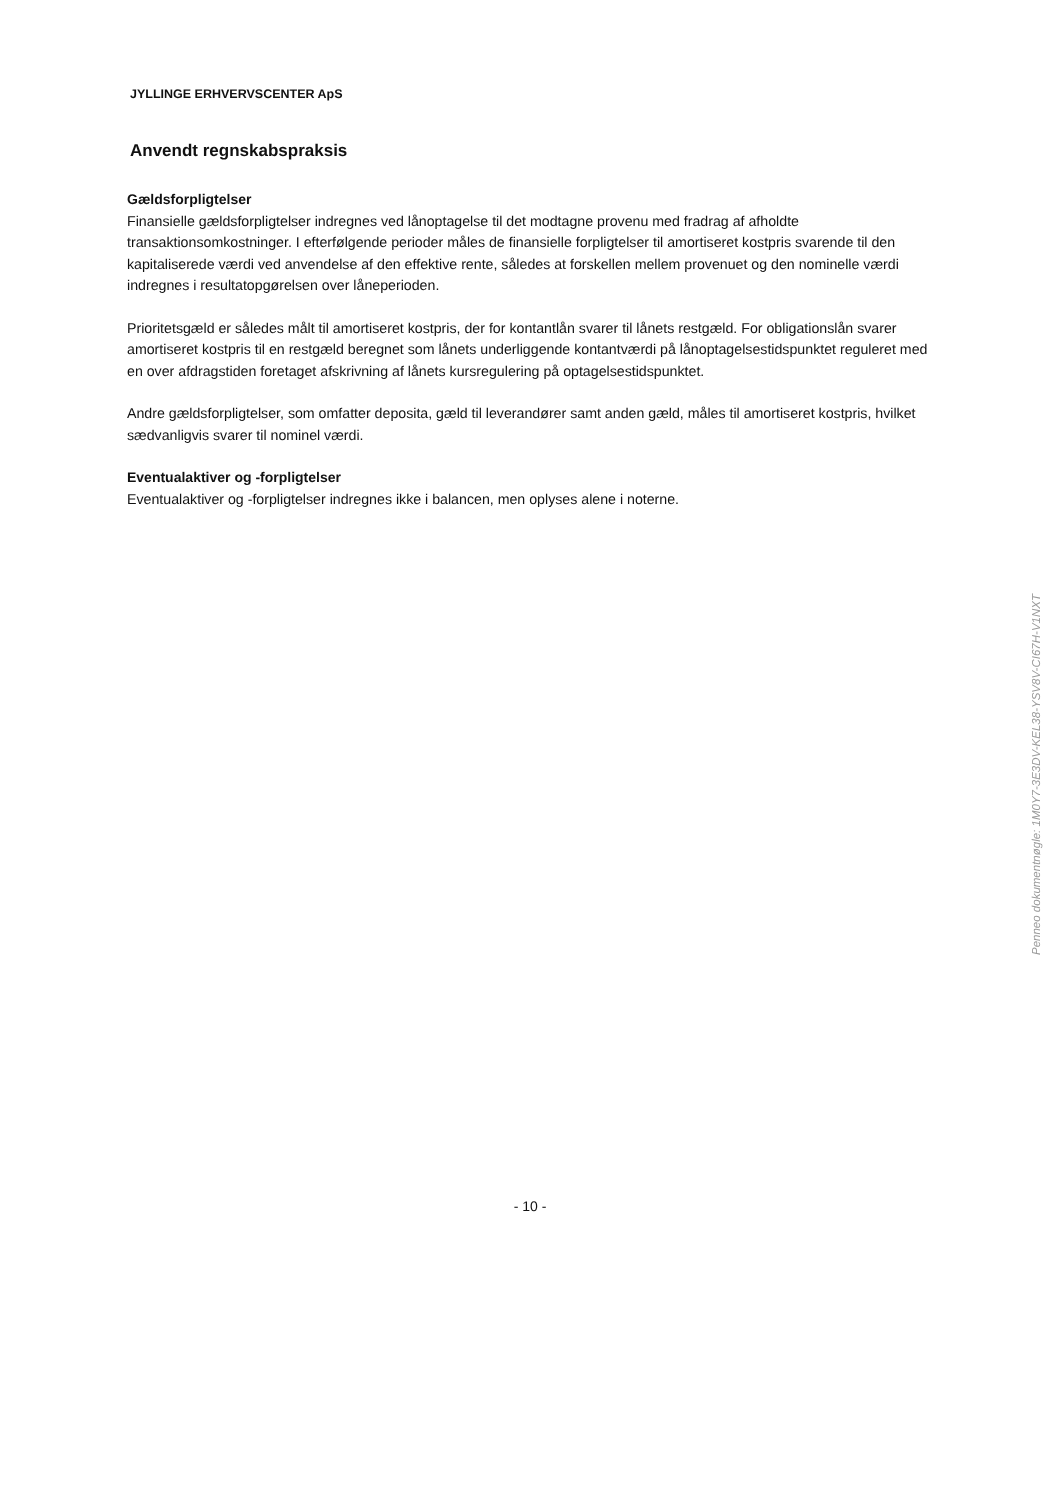JYLLINGE ERHVERVSCENTER ApS
Anvendt regnskabspraksis
Gældsforpligtelser
Finansielle gældsforpligtelser indregnes ved lånoptagelse til det modtagne provenu med fradrag af afholdte transaktionsomkostninger. I efterfølgende perioder måles de finansielle forpligtelser til amortiseret kostpris svarende til den kapitaliserede værdi ved anvendelse af den effektive rente, således at forskellen mellem provenuet og den nominelle værdi indregnes i resultatopgørelsen over låneperioden.
Prioritetsgæld er således målt til amortiseret kostpris, der for kontantlån svarer til lånets restgæld. For obligationslån svarer amortiseret kostpris til en restgæld beregnet som lånets underliggende kontantværdi på lånoptagelsestidspunktet reguleret med en over afdragstiden foretaget afskrivning af lånets kursregulering på optagelsestidspunktet.
Andre gældsforpligtelser, som omfatter deposita, gæld til leverandører samt anden gæld, måles til amortiseret kostpris, hvilket sædvanligvis svarer til nominel værdi.
Eventualaktiver og -forpligtelser
Eventualaktiver og -forpligtelser indregnes ikke i balancen, men oplyses alene i noterne.
Penneo dokumentnøgle: 1M0Y7-3E3DV-KEL38-YSV8V-CI67H-V1NXT
- 10 -